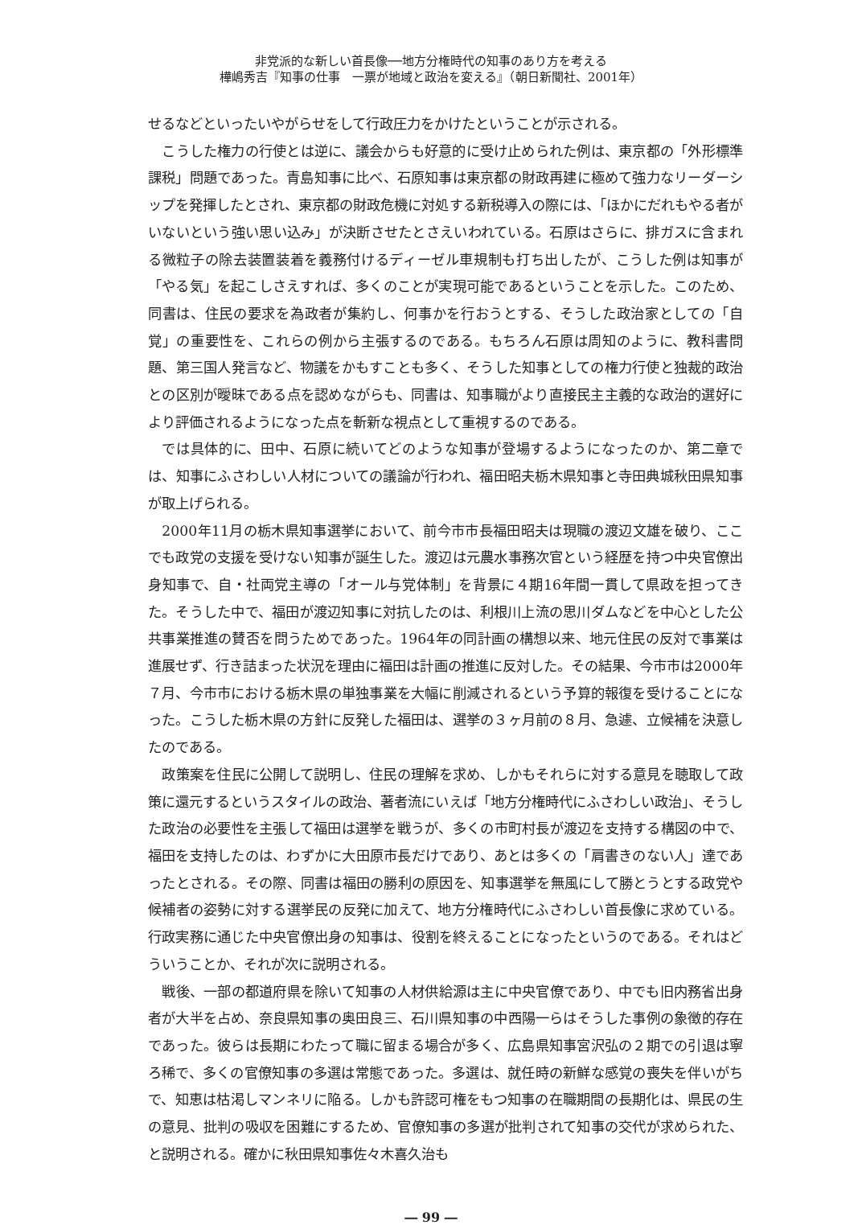非党派的な新しい首長像──地方分権時代の知事のあり方を考える
樺嶋秀吉『知事の仕事　一票が地域と政治を変える』（朝日新聞社、2001年）
せるなどといったいやがらせをして行政圧力をかけたということが示される。
こうした権力の行使とは逆に、議会からも好意的に受け止められた例は、東京都の「外形標準課税」問題であった。青島知事に比べ、石原知事は東京都の財政再建に極めて強力なリーダーシップを発揮したとされ、東京都の財政危機に対処する新税導入の際には、「ほかにだれもやる者がいないという強い思い込み」が決断させたとさえいわれている。石原はさらに、排ガスに含まれる微粒子の除去装置装着を義務付けるディーゼル車規制も打ち出したが、こうした例は知事が「やる気」を起こしさえすれば、多くのことが実現可能であるということを示した。このため、同書は、住民の要求を為政者が集約し、何事かを行おうとする、そうした政治家としての「自覚」の重要性を、これらの例から主張するのである。もちろん石原は周知のように、教科書問題、第三国人発言など、物議をかもすことも多く、そうした知事としての権力行使と独裁的政治との区別が曖昧である点を認めながらも、同書は、知事職がより直接民主主義的な政治的選好により評価されるようになった点を斬新な視点として重視するのである。
では具体的に、田中、石原に続いてどのような知事が登場するようになったのか、第二章では、知事にふさわしい人材についての議論が行われ、福田昭夫栃木県知事と寺田典城秋田県知事が取上げられる。
2000年11月の栃木県知事選挙において、前今市市長福田昭夫は現職の渡辺文雄を破り、ここでも政党の支援を受けない知事が誕生した。渡辺は元農水事務次官という経歴を持つ中央官僚出身知事で、自・社両党主導の「オール与党体制」を背景に４期16年間一貫して県政を担ってきた。そうした中で、福田が渡辺知事に対抗したのは、利根川上流の思川ダムなどを中心とした公共事業推進の賛否を問うためであった。1964年の同計画の構想以来、地元住民の反対で事業は進展せず、行き詰まった状況を理由に福田は計画の推進に反対した。その結果、今市市は2000年７月、今市市における栃木県の単独事業を大幅に削減されるという予算的報復を受けることになった。こうした栃木県の方針に反発した福田は、選挙の３ヶ月前の８月、急遽、立候補を決意したのである。
政策案を住民に公開して説明し、住民の理解を求め、しかもそれらに対する意見を聴取して政策に還元するというスタイルの政治、著者流にいえば「地方分権時代にふさわしい政治」、そうした政治の必要性を主張して福田は選挙を戦うが、多くの市町村長が渡辺を支持する構図の中で、福田を支持したのは、わずかに大田原市長だけであり、あとは多くの「肩書きのない人」達であったとされる。その際、同書は福田の勝利の原因を、知事選挙を無風にして勝とうとする政党や候補者の姿勢に対する選挙民の反発に加えて、地方分権時代にふさわしい首長像に求めている。行政実務に通じた中央官僚出身の知事は、役割を終えることになったというのである。それはどういうことか、それが次に説明される。
戦後、一部の都道府県を除いて知事の人材供給源は主に中央官僚であり、中でも旧内務省出身者が大半を占め、奈良県知事の奥田良三、石川県知事の中西陽一らはそうした事例の象徴的存在であった。彼らは長期にわたって職に留まる場合が多く、広島県知事宮沢弘の２期での引退は寧ろ稀で、多くの官僚知事の多選は常態であった。多選は、就任時の新鮮な感覚の喪失を伴いがちで、知恵は枯渇しマンネリに陥る。しかも許認可権をもつ知事の在職期間の長期化は、県民の生の意見、批判の吸収を困難にするため、官僚知事の多選が批判されて知事の交代が求められた、と説明される。確かに秋田県知事佐々木喜久治も
― 99 ―